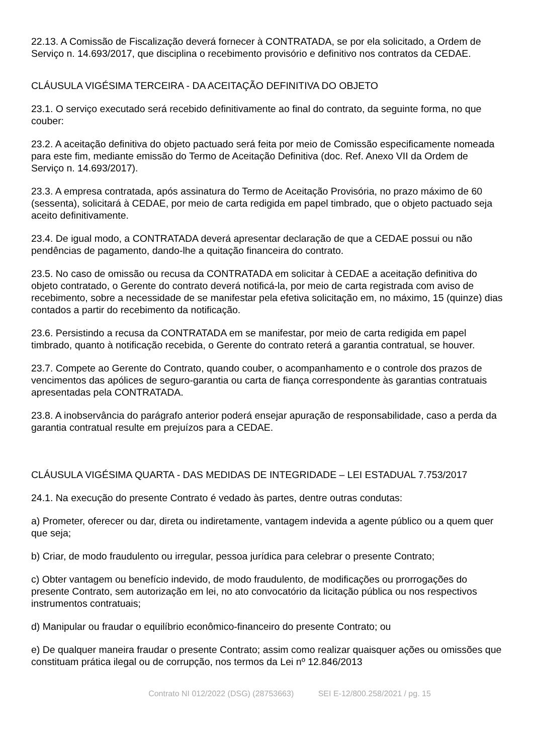22.13. A Comissão de Fiscalização deverá fornecer à CONTRATADA, se por ela solicitado, a Ordem de Serviço n. 14.693/2017, que disciplina o recebimento provisório e definitivo nos contratos da CEDAE.
CLÁUSULA VIGÉSIMA TERCEIRA - DA ACEITAÇÃO DEFINITIVA DO OBJETO
23.1. O serviço executado será recebido definitivamente ao final do contrato, da seguinte forma, no que couber:
23.2. A aceitação definitiva do objeto pactuado será feita por meio de Comissão especificamente nomeada para este fim, mediante emissão do Termo de Aceitação Definitiva (doc. Ref. Anexo VII da Ordem de Serviço n. 14.693/2017).
23.3. A empresa contratada, após assinatura do Termo de Aceitação Provisória, no prazo máximo de 60 (sessenta), solicitará à CEDAE, por meio de carta redigida em papel timbrado, que o objeto pactuado seja aceito definitivamente.
23.4. De igual modo, a CONTRATADA deverá apresentar declaração de que a CEDAE possui ou não pendências de pagamento, dando-lhe a quitação financeira do contrato.
23.5. No caso de omissão ou recusa da CONTRATADA em solicitar à CEDAE a aceitação definitiva do objeto contratado, o Gerente do contrato deverá notificá-la, por meio de carta registrada com aviso de recebimento, sobre a necessidade de se manifestar pela efetiva solicitação em, no máximo, 15 (quinze) dias contados a partir do recebimento da notificação.
23.6. Persistindo a recusa da CONTRATADA em se manifestar, por meio de carta redigida em papel timbrado, quanto à notificação recebida, o Gerente do contrato reterá a garantia contratual, se houver.
23.7. Compete ao Gerente do Contrato, quando couber, o acompanhamento e o controle dos prazos de vencimentos das apólices de seguro-garantia ou carta de fiança correspondente às garantias contratuais apresentadas pela CONTRATADA.
23.8. A inobservância do parágrafo anterior poderá ensejar apuração de responsabilidade, caso a perda da garantia contratual resulte em prejuízos para a CEDAE.
CLÁUSULA VIGÉSIMA QUARTA - DAS MEDIDAS DE INTEGRIDADE – LEI ESTADUAL 7.753/2017
24.1. Na execução do presente Contrato é vedado às partes, dentre outras condutas:
a) Prometer, oferecer ou dar, direta ou indiretamente, vantagem indevida a agente público ou a quem quer que seja;
b) Criar, de modo fraudulento ou irregular, pessoa jurídica para celebrar o presente Contrato;
c) Obter vantagem ou benefício indevido, de modo fraudulento, de modificações ou prorrogações do presente Contrato, sem autorização em lei, no ato convocatório da licitação pública ou nos respectivos instrumentos contratuais;
d) Manipular ou fraudar o equilíbrio econômico-financeiro do presente Contrato; ou
e) De qualquer maneira fraudar o presente Contrato; assim como realizar quaisquer ações ou omissões que constituam prática ilegal ou de corrupção, nos termos da Lei nº 12.846/2013
Contrato NI 012/2022 (DSG) (28753663) SEI E-12/800.258/2021 / pg. 15